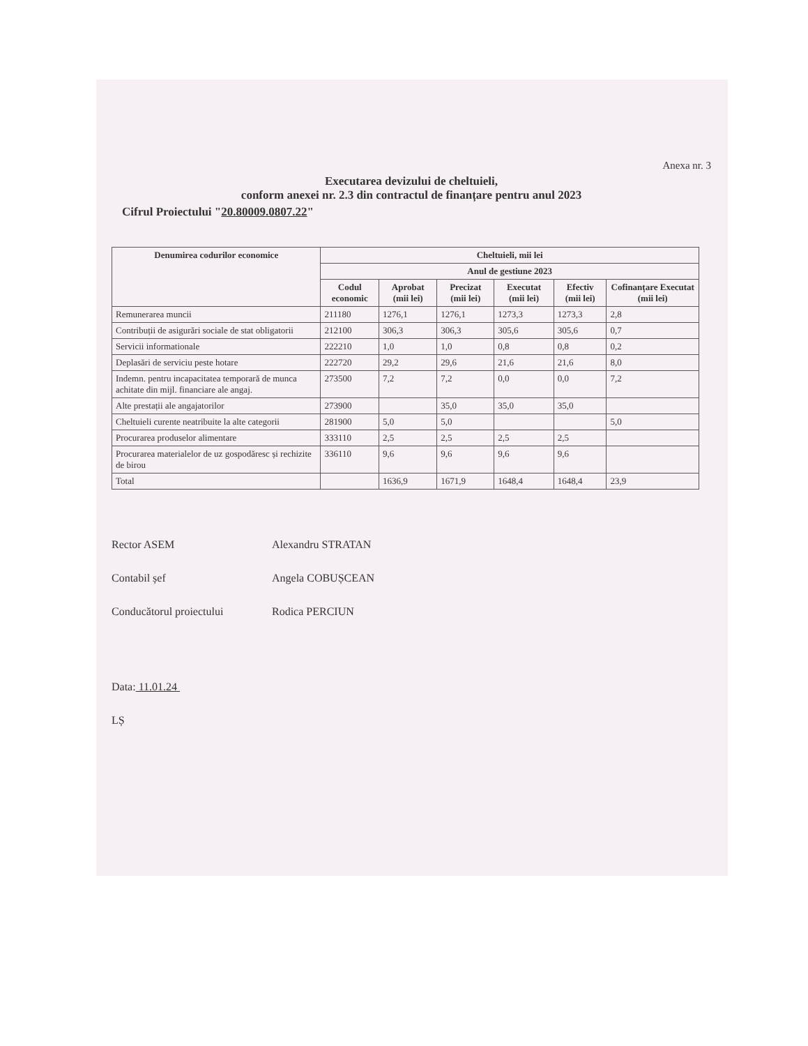Anexa nr. 3
Executarea devizului de cheltuieli,
conform anexei nr. 2.3 din contractul de finanțare pentru anul 2023
Cifrul Proiectului "20.80009.0807.22"
| Denumirea codurilor economice | Cheltuieli, mii lei | | | | | |
| --- | --- | --- | --- | --- | --- | --- |
| | Anul de gestiune 2023 | | | | | |
| | Codul economic | Aprobat (mii lei) | Precizat (mii lei) | Executat (mii lei) | Efectiv (mii lei) | Cofinanțare Executat (mii lei) |
| Remunerarea muncii | 211180 | 1276,1 | 1276,1 | 1273,3 | 1273,3 | 2,8 |
| Contribuții de asigurări sociale de stat obligatorii | 212100 | 306,3 | 306,3 | 305,6 | 305,6 | 0,7 |
| Servicii informationale | 222210 | 1,0 | 1,0 | 0,8 | 0,8 | 0,2 |
| Deplasări de serviciu peste hotare | 222720 | 29,2 | 29,6 | 21,6 | 21,6 | 8,0 |
| Indemn. pentru incapacitatea temporară de munca achitate din mijl. financiare ale angaj. | 273500 | 7,2 | 7,2 | 0,0 | 0,0 | 7,2 |
| Alte prestații ale angajatorilor | 273900 | | 35,0 | 35,0 | 35,0 | |
| Cheltuieli curente neatribuite la alte categorii | 281900 | 5,0 | 5,0 | | | 5,0 |
| Procurarea produselor alimentare | 333110 | 2,5 | 2,5 | 2,5 | 2,5 | |
| Procurarea materialelor de uz gospodăresc și rechizite de birou | 336110 | 9,6 | 9,6 | 9,6 | 9,6 | |
| Total | | 1636,9 | 1671,9 | 1648,4 | 1648,4 | 23,9 |
Rector ASEM Alexandru STRATAN
Contabil șef Angela COBUȘCEAN
Conducătorul proiectului Rodica PERCIUN
Data: 11.01.24
LȘ